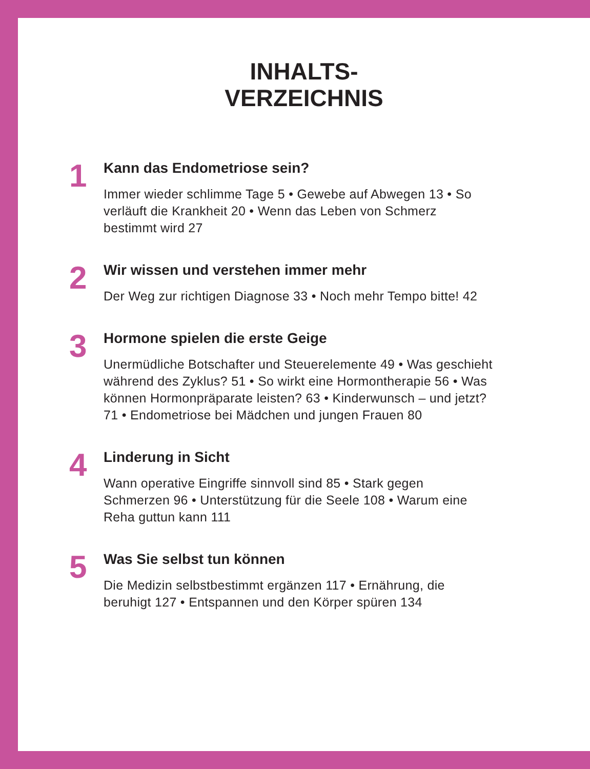INHALTS-
VERZEICHNIS
1
Kann das Endometriose sein?
Immer wieder schlimme Tage 5 • Gewebe auf Abwegen 13 • So verläuft die Krankheit 20 • Wenn das Leben von Schmerz bestimmt wird 27
2
Wir wissen und verstehen immer mehr
Der Weg zur richtigen Diagnose 33 • Noch mehr Tempo bitte! 42
3
Hormone spielen die erste Geige
Unermüdliche Botschafter und Steuerelemente 49 • Was geschieht während des Zyklus? 51 • So wirkt eine Hormontherapie 56 • Was können Hormonpräparate leisten? 63 • Kinderwunsch – und jetzt? 71 • Endometriose bei Mädchen und jungen Frauen 80
4
Linderung in Sicht
Wann operative Eingriffe sinnvoll sind 85 • Stark gegen Schmerzen 96 • Unterstützung für die Seele 108 • Warum eine Reha guttun kann 111
5
Was Sie selbst tun können
Die Medizin selbstbestimmt ergänzen 117 • Ernährung, die beruhigt 127 • Entspannen und den Körper spüren 134